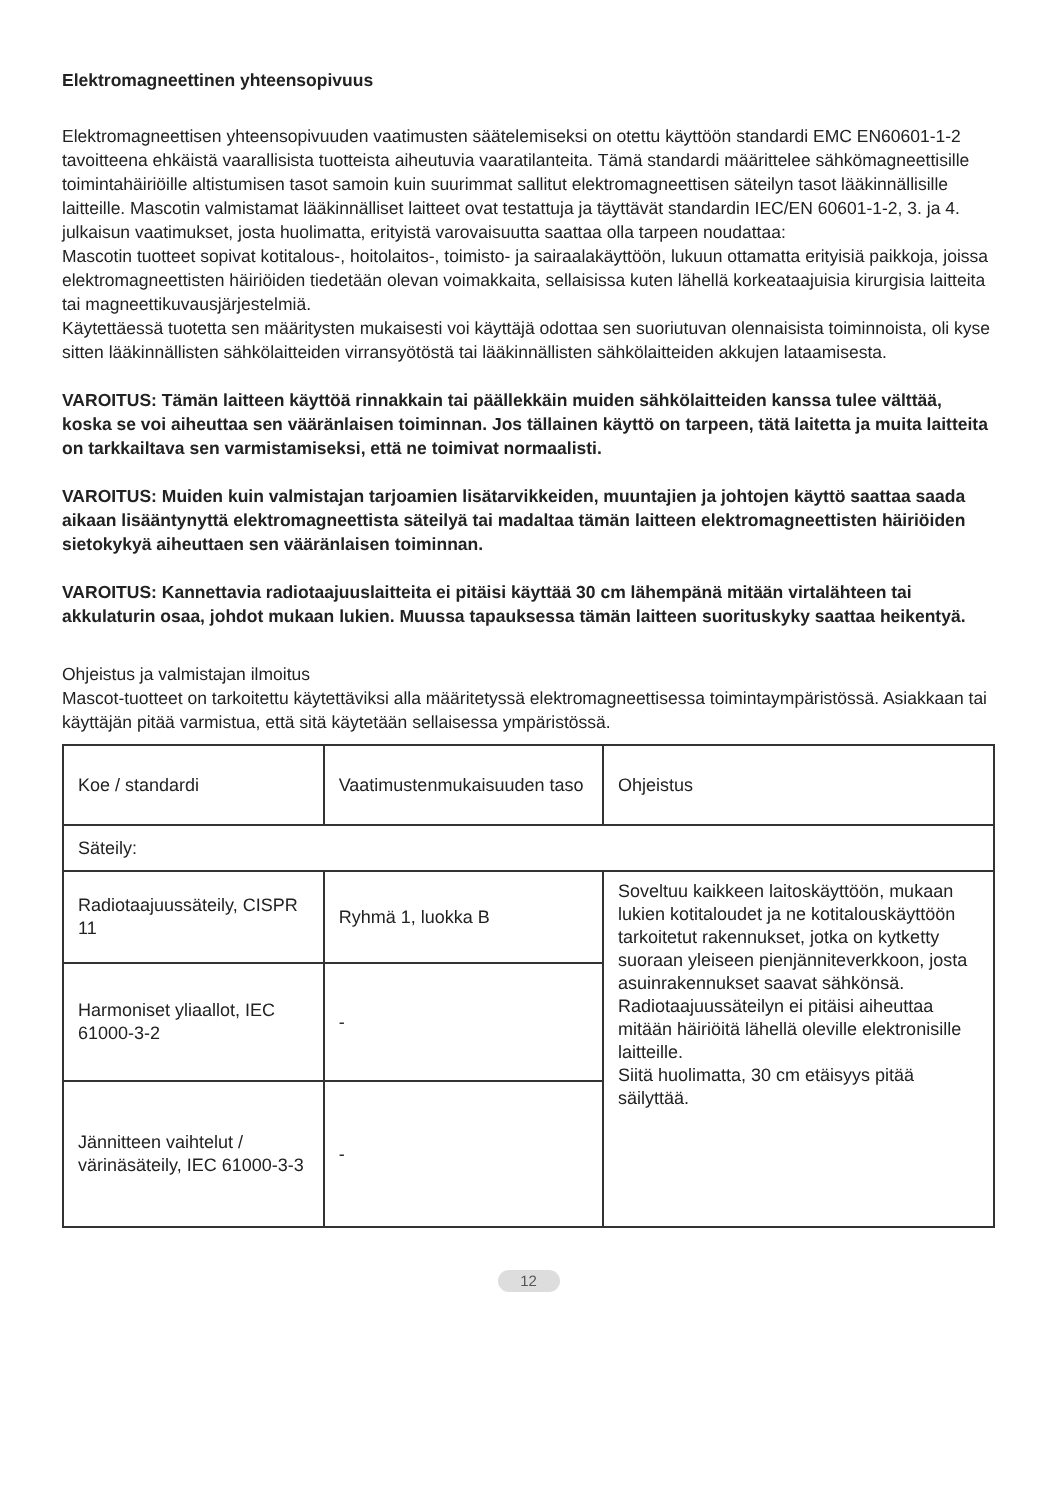Elektromagneettinen yhteensopivuus
Elektromagneettisen yhteensopivuuden vaatimusten säätelemiseksi on otettu käyttöön standardi EMC EN60601-1-2 tavoitteena ehkäistä vaarallisista tuotteista aiheutuvia vaaratilanteita. Tämä standardi määrittelee sähkömagneettisille toimintahäiriöille altistumisen tasot samoin kuin suurimmat sallitut elektromagneettisen säteilyn tasot lääkinnällisille laitteille. Mascotin valmistamat lääkinnälliset laitteet ovat testattuja ja täyttävät standardin IEC/EN 60601-1-2, 3. ja 4. julkaisun vaatimukset, josta huolimatta, erityistä varovaisuutta saattaa olla tarpeen noudattaa:
Mascotin tuotteet sopivat kotitalous-, hoitolaitos-, toimisto- ja sairaalakäyttöön, lukuun ottamatta erityisiä paikkoja, joissa elektromagneettisten häiriöiden tiedetään olevan voimakkaita, sellaisissa kuten lähellä korkeataajuisia kirurgisia laitteita tai magneettikuvausjärjestelmiä.
Käytettäessä tuotetta sen määritysten mukaisesti voi käyttäjä odottaa sen suoriutuvan olennaisista toiminnoista, oli kyse sitten lääkinnällisten sähkölaitteiden virransyötöstä tai lääkinnällisten sähkölaitteiden akkujen lataamisesta.
VAROITUS: Tämän laitteen käyttöä rinnakkain tai päällekkäin muiden sähkölaitteiden kanssa tulee välttää, koska se voi aiheuttaa sen vääränlaisen toiminnan. Jos tällainen käyttö on tarpeen, tätä laitetta ja muita laitteita on tarkkailtava sen varmistamiseksi, että ne toimivat normaalisti.
VAROITUS: Muiden kuin valmistajan tarjoamien lisätarvikkeiden, muuntajien ja johtojen käyttö saattaa saada aikaan lisääntynyttä elektromagneettista säteilyä tai madaltaa tämän laitteen elektromagneettisten häiriöiden sietokykyä aiheuttaen sen vääränlaisen toiminnan.
VAROITUS: Kannettavia radiotaajuuslaitteita ei pitäisi käyttää 30 cm lähempänä mitään virtalähteen tai akkulaturin osaa, johdot mukaan lukien. Muussa tapauksessa tämän laitteen suorituskyky saattaa heikentyä.
Ohjeistus ja valmistajan ilmoitus
Mascot-tuotteet on tarkoitettu käytettäviksi alla määritetyssä elektromagneettisessa toimintaympäristössä. Asiakkaan tai käyttäjän pitää varmistua, että sitä käytetään sellaisessa ympäristössä.
| Koe / standardi | Vaatimustenmukaisuuden taso | Ohjeistus |
| Säteily: | | |
| Radiotaajuussäteily, CISPR 11 | Ryhmä 1, luokka B | Soveltuu kaikkeen laitoskäyttöön, mukaan lukien kotitaloudet ja ne kotitalouskäyttöön tarkoitetut rakennukset, jotka on kytketty suoraan yleiseen pienjänniteverkkoon, josta asuinrakennukset saavat sähkönsä. Radiotaajuussäteilyn ei pitäisi aiheuttaa mitään häiriöitä lähellä oleville elektronisille laitteille. Siitä huolimatta, 30 cm etäisyys pitää säilyttää. |
| Harmoniset yliaallot, IEC 61000-3-2 | - | |
| Jännitteen vaihtelut / värinäsäteily, IEC 61000-3-3 | - | |
12